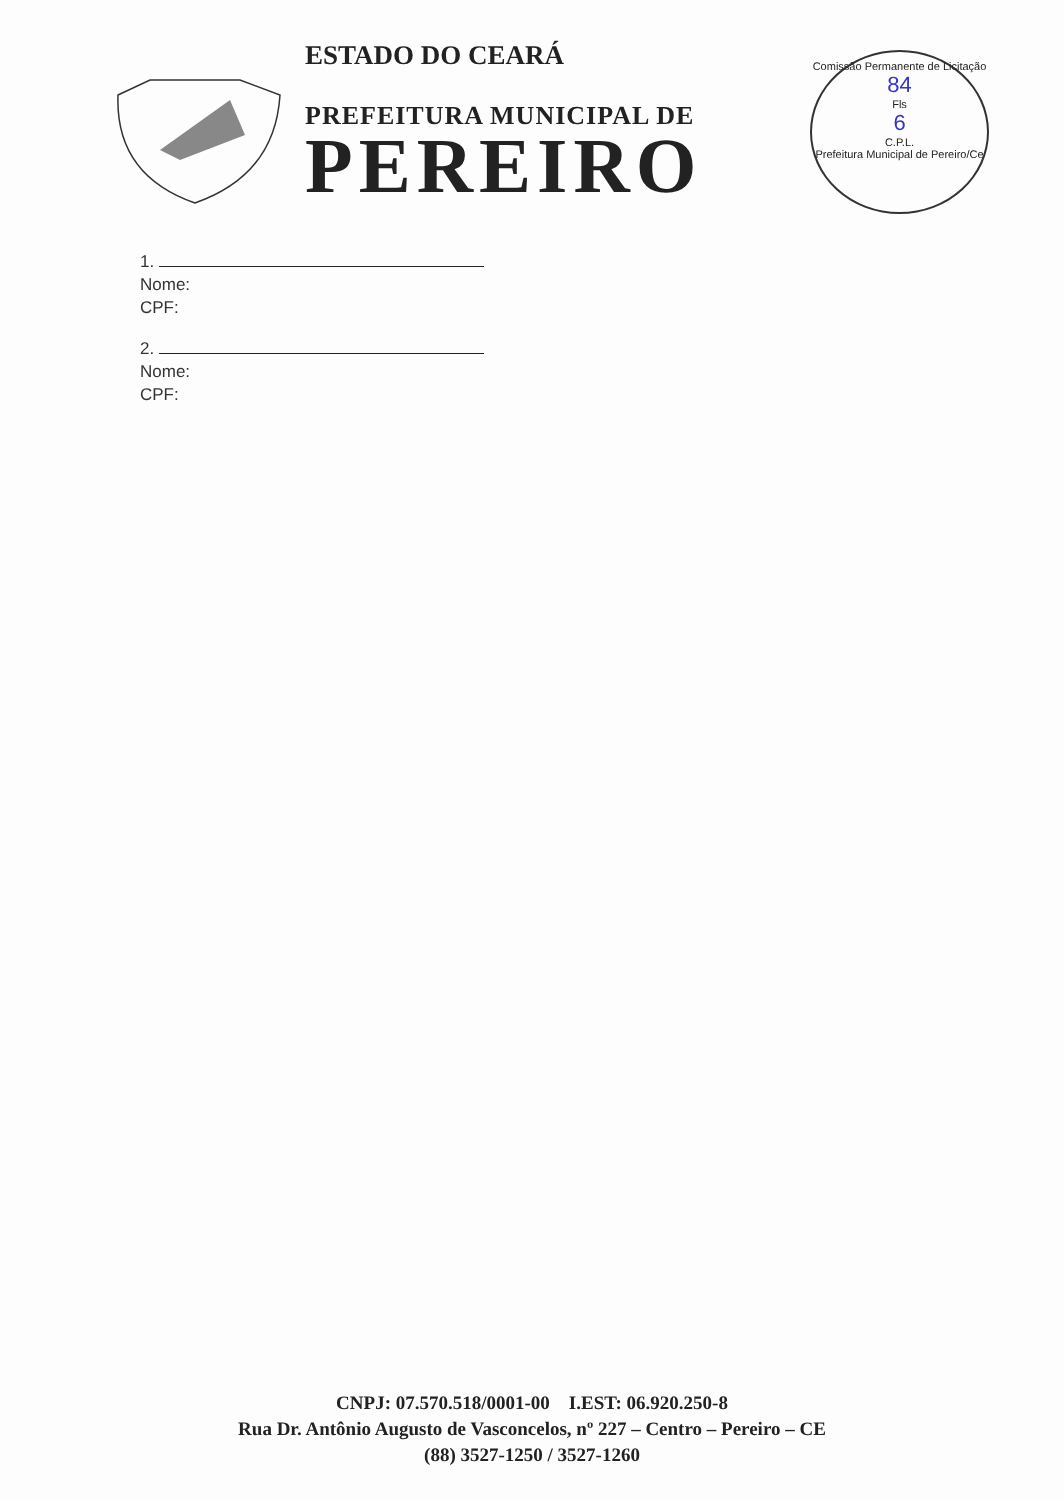ESTADO DO CEARÁ
PREFEITURA MUNICIPAL DE
PEREIRO
Comissão Permanente de Licitação
84
Fls
6
C.P.L.
Prefeitura Municipal de Pereiro/Ce
1.
Nome:
CPF:
2.
Nome:
CPF:
CNPJ: 07.570.518/0001-00 I.EST: 06.920.250-8
Rua Dr. Antônio Augusto de Vasconcelos, nº 227 – Centro – Pereiro – CE
(88) 3527-1250 / 3527-1260